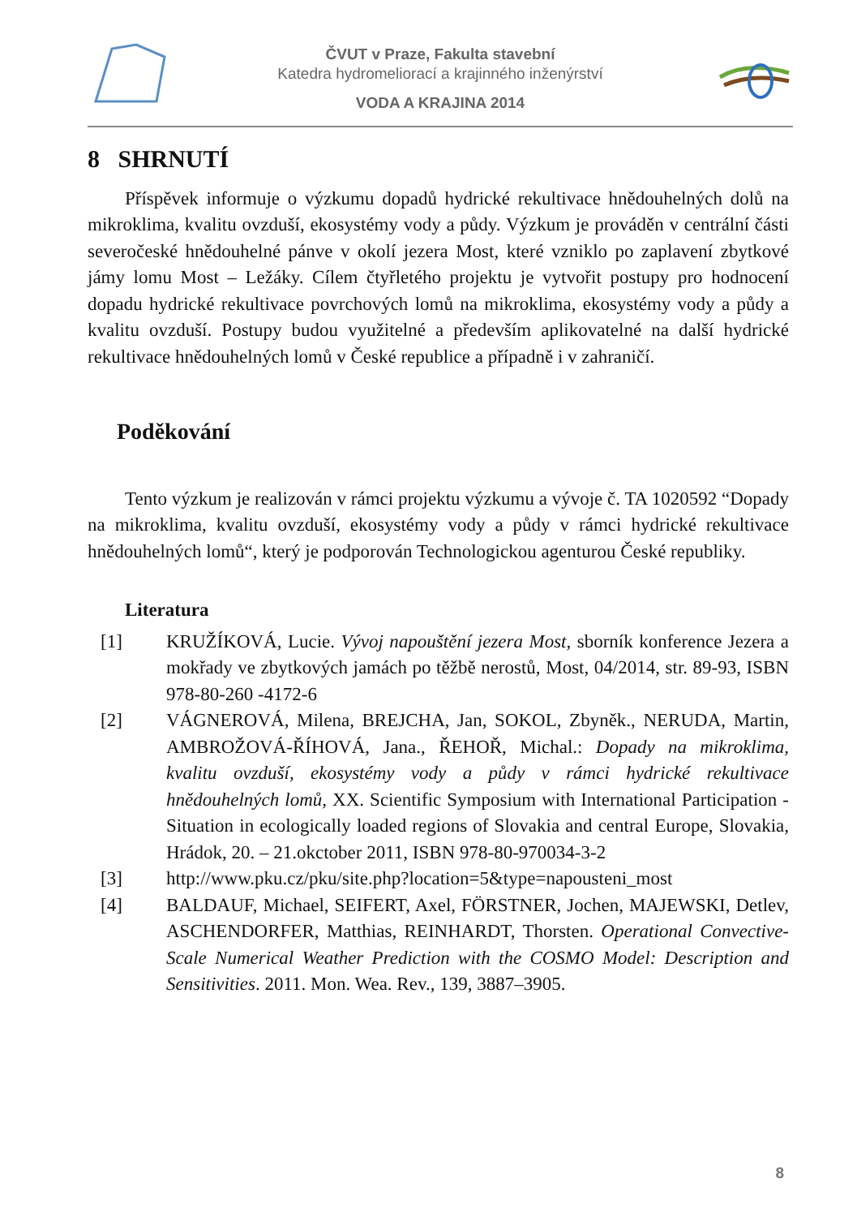ČVUT v Praze, Fakulta stavební
Katedra hydromeliorací a krajinného inženýrství
VODA A KRAJINA 2014
8 SHRNUTÍ
Příspěvek informuje o výzkumu dopadů hydrické rekultivace hnědouhelných dolů na mikroklima, kvalitu ovzduší, ekosystémy vody a půdy. Výzkum je prováděn v centrální části severočeské hnědouhelné pánve v okolí jezera Most, které vzniklo po zaplavení zbytkové jámy lomu Most – Ležáky. Cílem čtyřletého projektu je vytvořit postupy pro hodnocení dopadu hydrické rekultivace povrchových lomů na mikroklima, ekosystémy vody a půdy a kvalitu ovzduší. Postupy budou využitelné a především aplikovatelné na další hydrické rekultivace hnědouhelných lomů v České republice a případně i v zahraničí.
Poděkování
Tento výzkum je realizován v rámci projektu výzkumu a vývoje č. TA 1020592 “Dopady na mikroklima, kvalitu ovzduší, ekosystémy vody a půdy v rámci hydrické rekultivace hnědouhelných lomů“, který je podporován Technologickou agenturou České republiky.
Literatura
[1] KRUŽÍKOVÁ, Lucie. Vývoj napouštění jezera Most, sborník konference Jezera a mokřady ve zbytkových jamách po těžbě nerostů, Most, 04/2014, str. 89-93, ISBN 978-80-260 -4172-6
[2] VÁGNEROVÁ, Milena, BREJCHA, Jan, SOKOL, Zbyněk., NERUDA, Martin, AMBROŽOVÁ-ŘÍHOVÁ, Jana., ŘEHOŘ, Michal.: Dopady na mikroklima, kvalitu ovzduší, ekosystémy vody a půdy v rámci hydrické rekultivace hnědouhelných lomů, XX. Scientific Symposium with International Participation - Situation in ecologically loaded regions of Slovakia and central Europe, Slovakia, Hrádok, 20. – 21.okctober 2011, ISBN 978-80-970034-3-2
[3] http://www.pku.cz/pku/site.php?location=5&type=napousteni_most
[4] BALDAUF, Michael, SEIFERT, Axel, FÖRSTNER, Jochen, MAJEWSKI, Detlev, ASCHENDORFER, Matthias, REINHARDT, Thorsten. Operational Convective-Scale Numerical Weather Prediction with the COSMO Model: Description and Sensitivities. 2011. Mon. Wea. Rev., 139, 3887–3905.
8